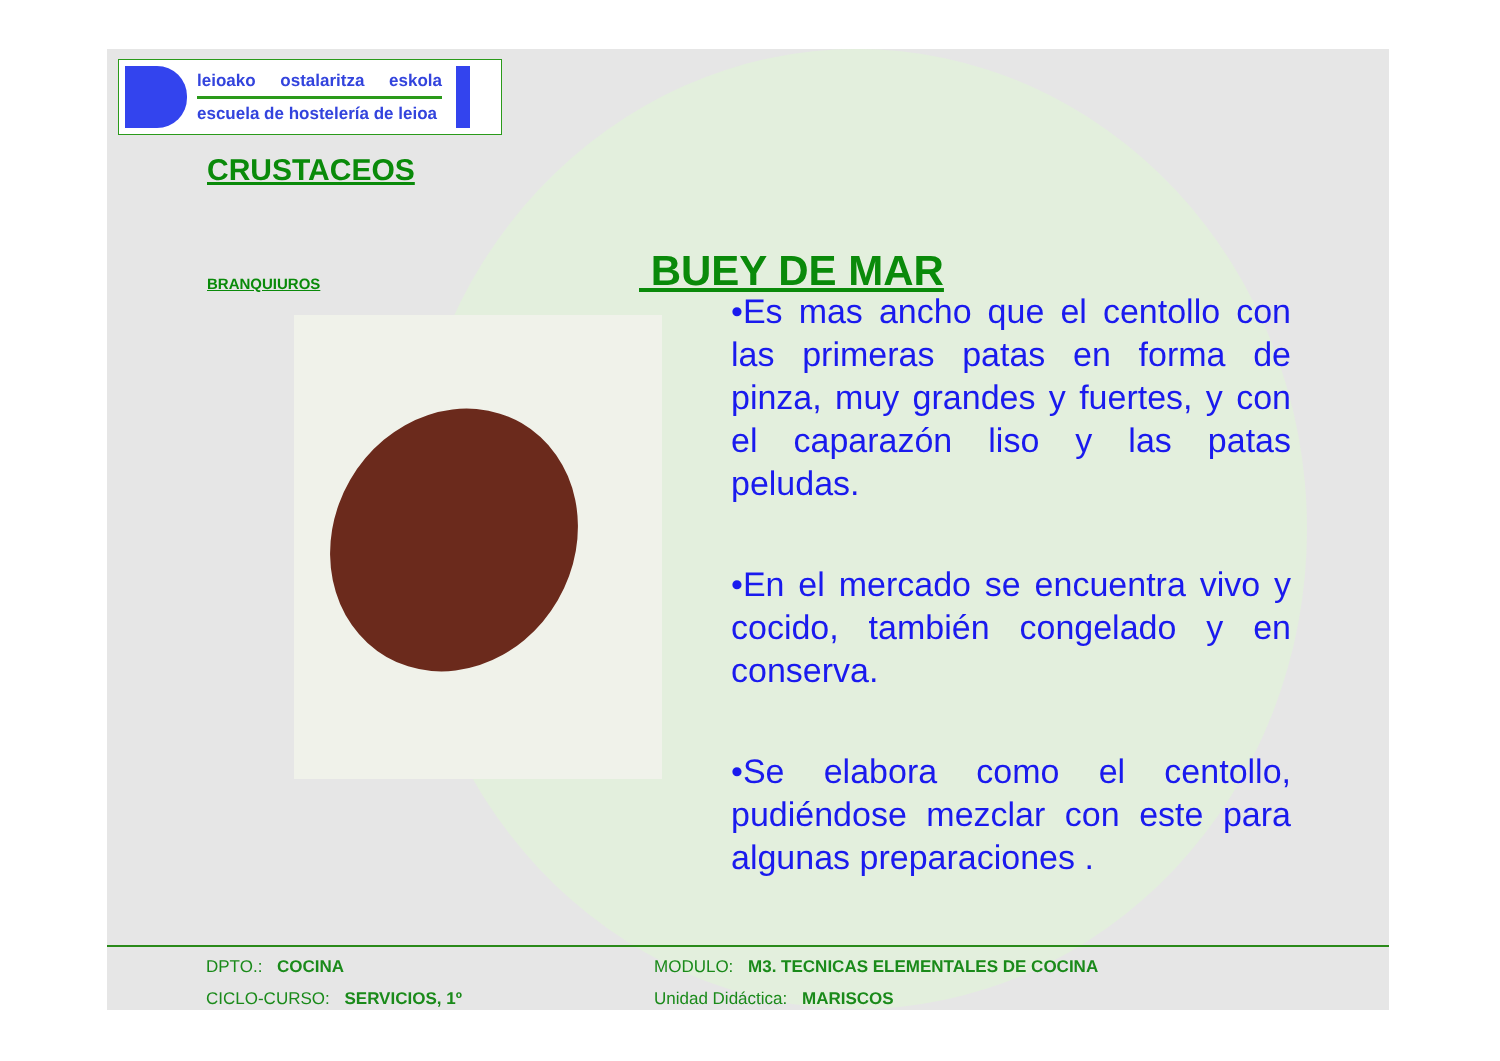leioako ostalaritza eskola
escuela de hostelería de leioa
CRUSTACEOS
BRANQUIUROS
BUEY DE MAR
•Es mas ancho que el centollo con las primeras patas en forma de pinza, muy grandes y fuertes, y con el caparazón liso y las patas peludas.
•En el mercado se encuentra vivo y cocido, también congelado y en conserva.
•Se elabora como el centollo, pudiéndose mezclar con este para algunas preparaciones .
DPTO.: COCINA
CICLO-CURSO: SERVICIOS, 1º
MODULO: M3. TECNICAS ELEMENTALES DE COCINA
Unidad Didáctica: MARISCOS